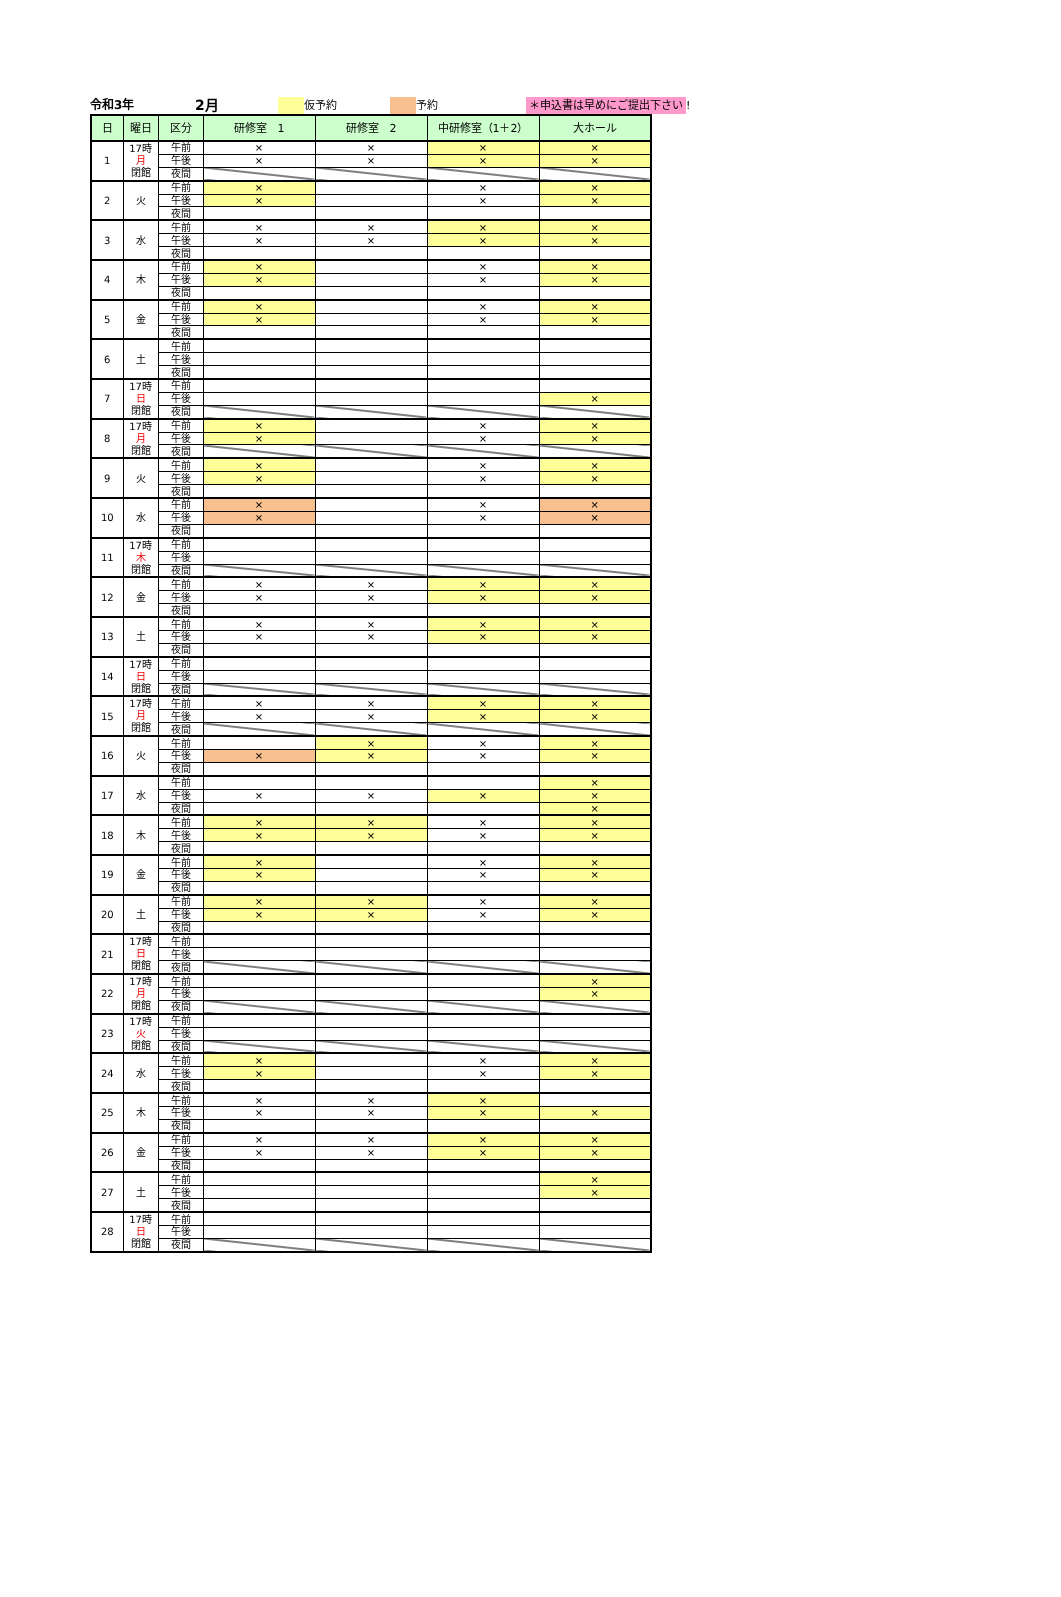令和3年
2月
仮予約
予約
＊申込書は早めにご提出下さい
!
| 日 | 曜日 | 区分 | 研修室 1 | 研修室 2 | 中研修室（1＋2） | 大ホール |
| --- | --- | --- | --- | --- | --- | --- |
| 1 | 17時 月 閉館 | 午前 | × | × | × | × |
| | | 午後 | × | × | × | × |
| | | 夜間 | | | | |
| 2 | 火 | 午前 | × | | × | × |
| | | 午後 | × | | × | × |
| | | 夜間 | | | | |
| 3 | 水 | 午前 | × | × | × | × |
| | | 午後 | × | × | × | × |
| | | 夜間 | | | | |
| 4 | 木 | 午前 | × | | × | × |
| | | 午後 | × | | × | × |
| | | 夜間 | | | | |
| 5 | 金 | 午前 | × | | × | × |
| | | 午後 | × | | × | × |
| | | 夜間 | | | | |
| 6 | 土 | 午前 | | | | |
| | | 午後 | | | | |
| | | 夜間 | | | | |
| 7 | 17時 日 閉館 | 午前 | | | | |
| | | 午後 | | | | × |
| | | 夜間 | | | | |
| 8 | 17時 月 閉館 | 午前 | × | | × | × |
| | | 午後 | × | | × | × |
| | | 夜間 | | | | |
| 9 | 火 | 午前 | × | | × | × |
| | | 午後 | × | | × | × |
| | | 夜間 | | | | |
| 10 | 水 | 午前 | × | | × | × |
| | | 午後 | × | | × | × |
| | | 夜間 | | | | |
| 11 | 17時 木 閉館 | 午前 | | | | |
| | | 午後 | | | | |
| | | 夜間 | | | | |
| 12 | 金 | 午前 | × | × | × | × |
| | | 午後 | × | × | × | × |
| | | 夜間 | | | | |
| 13 | 土 | 午前 | × | × | × | × |
| | | 午後 | × | × | × | × |
| | | 夜間 | | | | |
| 14 | 17時 日 閉館 | 午前 | | | | |
| | | 午後 | | | | |
| | | 夜間 | | | | |
| 15 | 17時 月 閉館 | 午前 | × | × | × | × |
| | | 午後 | × | × | × | × |
| | | 夜間 | | | | |
| 16 | 火 | 午前 | | × | × | × |
| | | 午後 | × | × | × | × |
| | | 夜間 | | | | |
| 17 | 水 | 午前 | | | | × |
| | | 午後 | × | × | × | × |
| | | 夜間 | | | | × |
| 18 | 木 | 午前 | × | × | × | × |
| | | 午後 | × | × | × | × |
| | | 夜間 | | | | |
| 19 | 金 | 午前 | × | | × | × |
| | | 午後 | × | | × | × |
| | | 夜間 | | | | |
| 20 | 土 | 午前 | × | × | × | × |
| | | 午後 | × | × | × | × |
| | | 夜間 | | | | |
| 21 | 17時 日 閉館 | 午前 | | | | |
| | | 午後 | | | | |
| | | 夜間 | | | | |
| 22 | 17時 月 閉館 | 午前 | | | | × |
| | | 午後 | | | | × |
| | | 夜間 | | | | |
| 23 | 17時 火 閉館 | 午前 | | | | |
| | | 午後 | | | | |
| | | 夜間 | | | | |
| 24 | 水 | 午前 | × | | × | × |
| | | 午後 | × | | × | × |
| | | 夜間 | | | | |
| 25 | 木 | 午前 | × | × | × | |
| | | 午後 | × | × | × | × |
| | | 夜間 | | | | |
| 26 | 金 | 午前 | × | × | × | × |
| | | 午後 | × | × | × | × |
| | | 夜間 | | | | |
| 27 | 土 | 午前 | | | | × |
| | | 午後 | | | | × |
| | | 夜間 | | | | |
| 28 | 17時 日 閉館 | 午前 | | | | |
| | | 午後 | | | | |
| | | 夜間 | | | | |